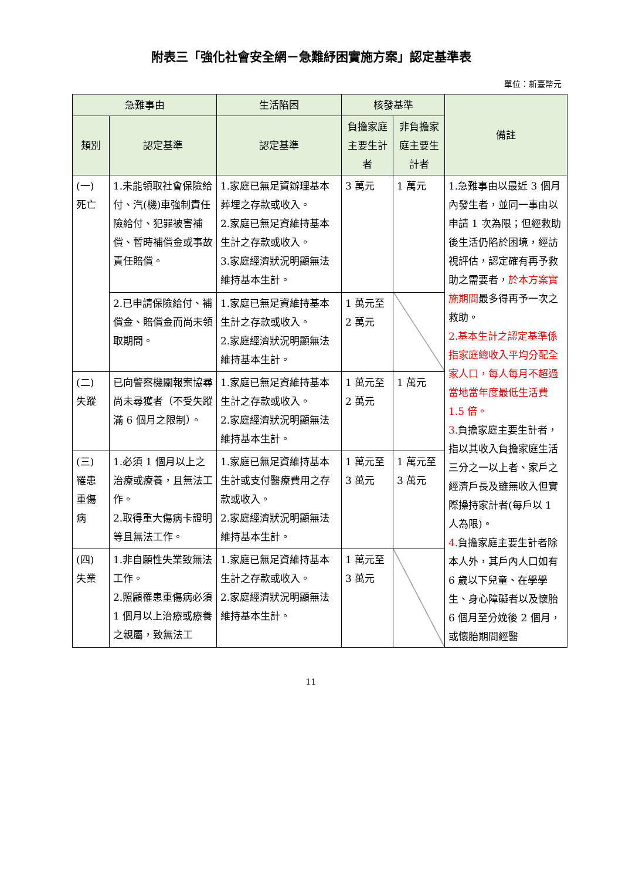附表三「強化社會安全網－急難紓困實施方案」認定基準表
單位：新臺幣元
| 急難事由 | | 生活陷困 | 核發基準 | | 備註 |
| --- | --- | --- | --- | --- | --- |
| 類別 | 認定基準 | 認定基準 | 負擔家庭主要生計者 | 非負擔家庭主要生計者 | |
| (一) 死亡 | 1.未能領取社會保險給付、汽(機)車強制責任險給付、犯罪被害補償、暫時補償金或事故責任賠償。 | 1.家庭已無足資辦理基本葬埋之存款或收入。 2.家庭已無足資維持基本生計之存款或收入。 3.家庭經濟狀況明顯無法維持基本生計。 | 3 萬元 | 1 萬元 | 1.急難事由以最近 3 個月內發生者，並同一事由以申請 1 次為限；但經救助後生活仍陷於困境，經訪視評估，認定確有再予救助之需要者， 於本方案實施期間 最多得再予一次之救助。 2.基本生計之認定基準係指家庭總收入平均分配全家人口，每人每月不超過當地當年度最低生活費 1.5 倍。 3. 負擔家庭主要生計者，指以其收入負擔家庭生活三分之一以上者、家戶之經濟戶長及雖無收入但實際操持家計者(每戶以 1 人為限)。 4. 負擔家庭主要生計者除本人外，其戶內人口如有 6 歲以下兒童、在學學生、身心障礙者以及懷胎 6 個月至分娩後 2 個月，或懷胎期間經醫 |
| | 2.已申請保險給付、補償金、賠償金而尚未領取期間。 | 1.家庭已無足資維持基本生計之存款或收入。 2.家庭經濟狀況明顯無法維持基本生計。 | 1 萬元至 2 萬元 | | |
| (二) 失蹤 | 已向警察機關報案協尋尚未尋獲者（不受失蹤滿 6 個月之限制）。 | 1.家庭已無足資維持基本生計之存款或收入。 2.家庭經濟狀況明顯無法維持基本生計。 | 1 萬元至 2 萬元 | 1 萬元 | |
| (三) 罹患重傷病 | 1.必須 1 個月以上之治療或療養，且無法工作。 2.取得重大傷病卡證明等且無法工作。 | 1.家庭已無足資維持基本生計或支付醫療費用之存款或收入。 2.家庭經濟狀況明顯無法維持基本生計。 | 1 萬元至 3 萬元 | 1 萬元至 3 萬元 | |
| (四) 失業 | 1.非自願性失業致無法工作。 2.照顧罹患重傷病必須 1 個月以上治療或療養之親屬，致無法工 | 1.家庭已無足資維持基本生計之存款或收入。 2.家庭經濟狀況明顯無法維持基本生計。 | 1 萬元至 3 萬元 | | |
11